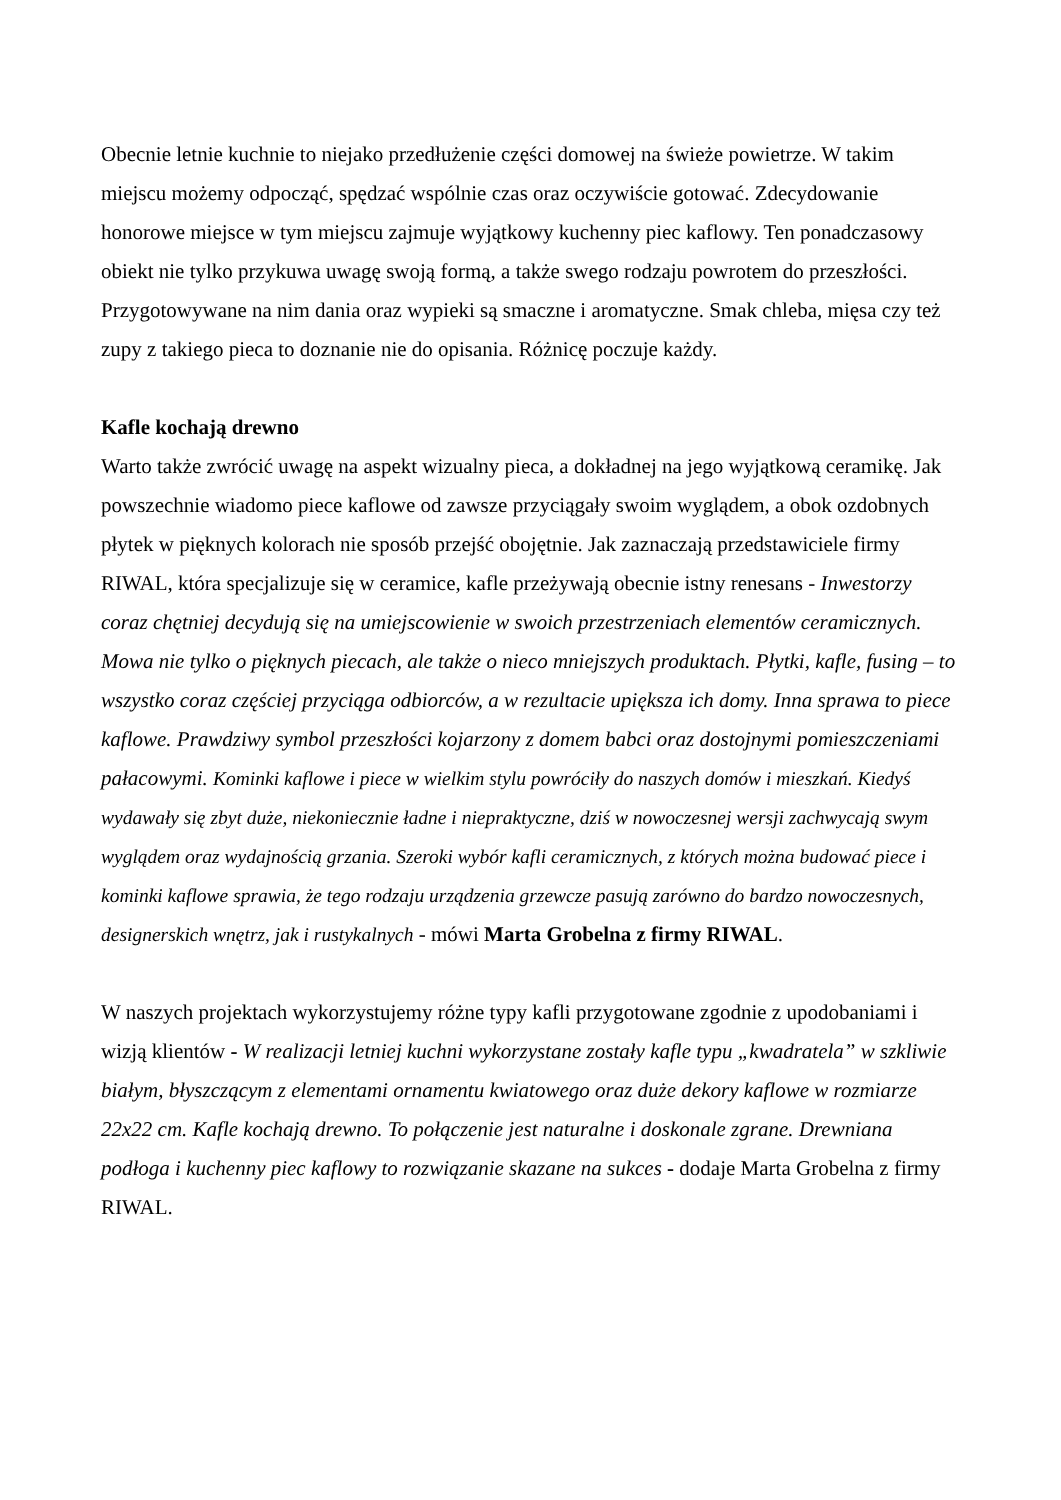Obecnie letnie kuchnie to niejako przedłużenie części domowej na świeże powietrze. W takim miejscu możemy odpocząć, spędzać wspólnie czas oraz oczywiście gotować. Zdecydowanie honorowe miejsce w tym miejscu zajmuje wyjątkowy kuchenny piec kaflowy. Ten ponadczasowy obiekt nie tylko przykuwa uwagę swoją formą, a także swego rodzaju powrotem do przeszłości. Przygotowywane na nim dania oraz wypieki są smaczne i aromatyczne. Smak chleba, mięsa czy też zupy z takiego pieca to doznanie nie do opisania. Różnicę poczuje każdy.
Kafle kochają drewno
Warto także zwrócić uwagę na aspekt wizualny pieca, a dokładnej na jego wyjątkową ceramikę. Jak powszechnie wiadomo piece kaflowe od zawsze przyciągały swoim wyglądem, a obok ozdobnych płytek w pięknych kolorach nie sposób przejść obojętnie. Jak zaznaczają przedstawiciele firmy RIWAL, która specjalizuje się w ceramice, kafle przeżywają obecnie istny renesans - Inwestorzy coraz chętniej decydują się na umiejscowienie w swoich przestrzeniach elementów ceramicznych. Mowa nie tylko o pięknych piecach, ale także o nieco mniejszych produktach. Płytki, kafle, fusing – to wszystko coraz częściej przyciąga odbiorców, a w rezultacie upiększa ich domy. Inna sprawa to piece kaflowe. Prawdziwy symbol przeszłości kojarzony z domem babci oraz dostojnymi pomieszczeniami pałacowymi. Kominki kaflowe i piece w wielkim stylu powróciły do naszych domów i mieszkań. Kiedyś wydawały się zbyt duże, niekoniecznie ładne i niepraktyczne, dziś w nowoczesnej wersji zachwycają swym wyglądem oraz wydajnością grzania. Szeroki wybór kafli ceramicznych, z których można budować piece i kominki kaflowe sprawia, że tego rodzaju urządzenia grzewcze pasują zarówno do bardzo nowoczesnych, designerskich wnętrz, jak i rustykalnych - mówi Marta Grobelna z firmy RIWAL.
W naszych projektach wykorzystujemy różne typy kafli przygotowane zgodnie z upodobaniami i wizją klientów - W realizacji letniej kuchni wykorzystane zostały kafle typu „kwadratela” w szkliwie białym, błyszczącym z elementami ornamentu kwiatowego oraz duże dekory kaflowe w rozmiarze 22x22 cm. Kafle kochają drewno. To połączenie jest naturalne i doskonale zgrane. Drewniana podłoga i kuchenny piec kaflowy to rozwiązanie skazane na sukces - dodaje Marta Grobelna z firmy RIWAL.